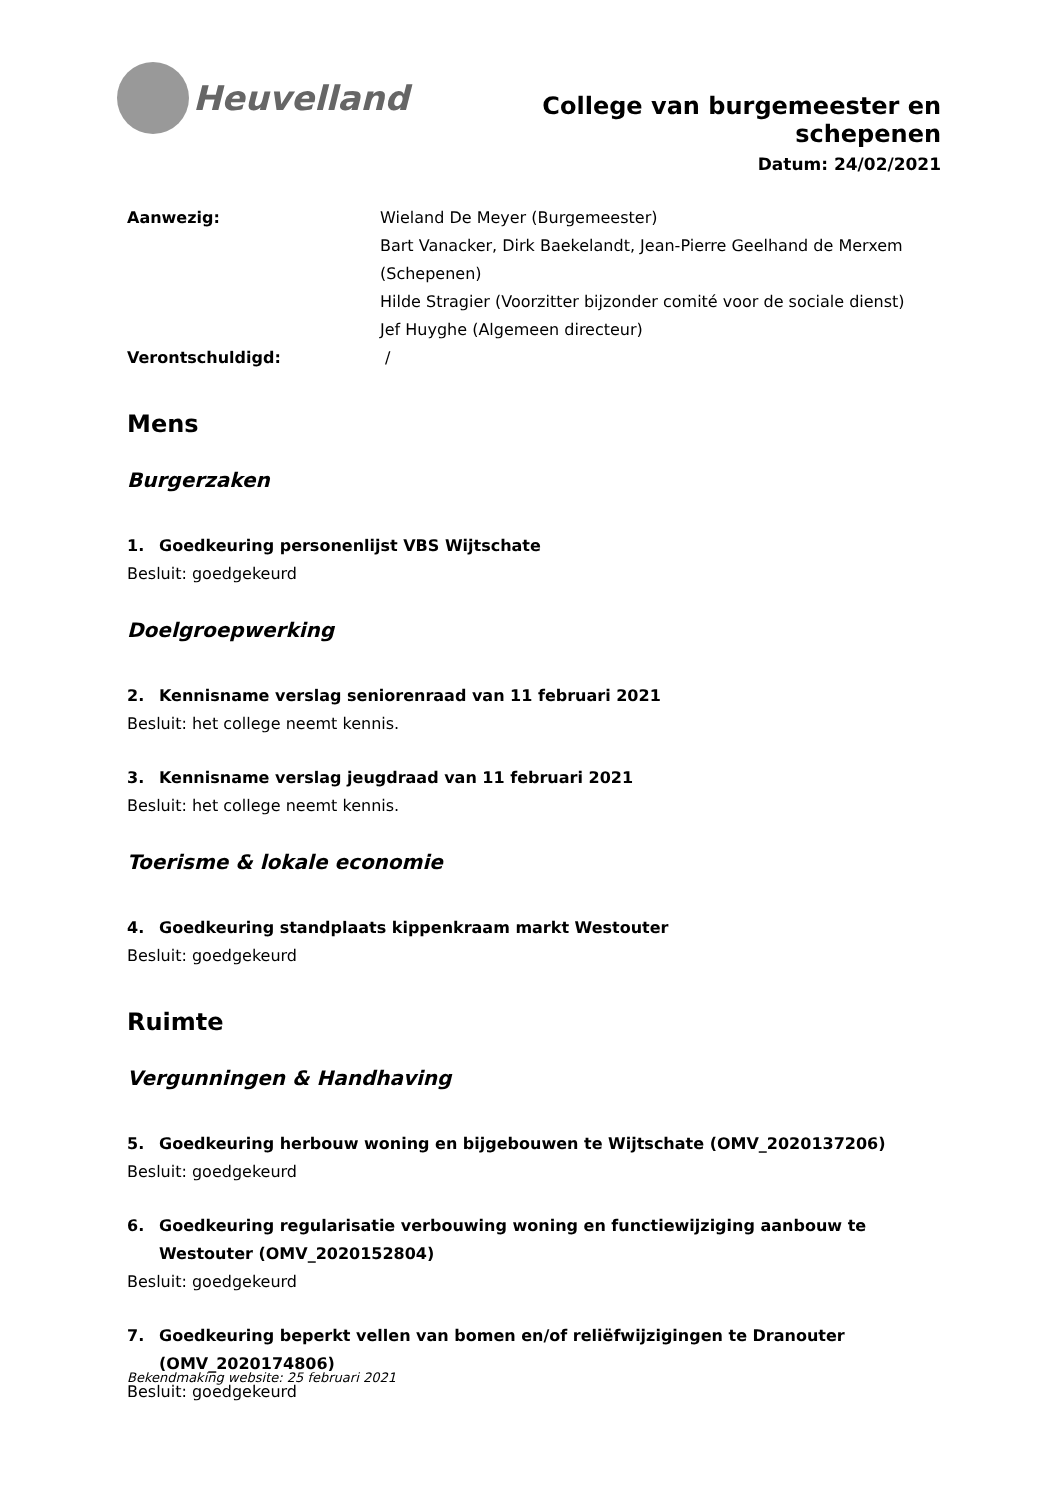Heuvelland
College van burgemeester en schepenen
Datum: 24/02/2021
Aanwezig:
Wieland De Meyer (Burgemeester)
Bart Vanacker, Dirk Baekelandt, Jean-Pierre Geelhand de Merxem (Schepenen)
Hilde Stragier (Voorzitter bijzonder comité voor de sociale dienst)
Jef Huyghe (Algemeen directeur)
Verontschuldigd:
/
Mens
Burgerzaken
1. Goedkeuring personenlijst VBS Wijtschate
Besluit: goedgekeurd
Doelgroepwerking
2. Kennisname verslag seniorenraad van 11 februari 2021
Besluit: het college neemt kennis.
3. Kennisname verslag jeugdraad van 11 februari 2021
Besluit: het college neemt kennis.
Toerisme & lokale economie
4. Goedkeuring standplaats kippenkraam markt Westouter
Besluit: goedgekeurd
Ruimte
Vergunningen & Handhaving
5. Goedkeuring herbouw woning en bijgebouwen te Wijtschate (OMV_2020137206)
Besluit: goedgekeurd
6. Goedkeuring regularisatie verbouwing woning en functiewijziging aanbouw te Westouter (OMV_2020152804)
Besluit: goedgekeurd
7. Goedkeuring beperkt vellen van bomen en/of reliëfwijzigingen te Dranouter (OMV_2020174806)
Besluit: goedgekeurd
Bekendmaking website: 25 februari 2021